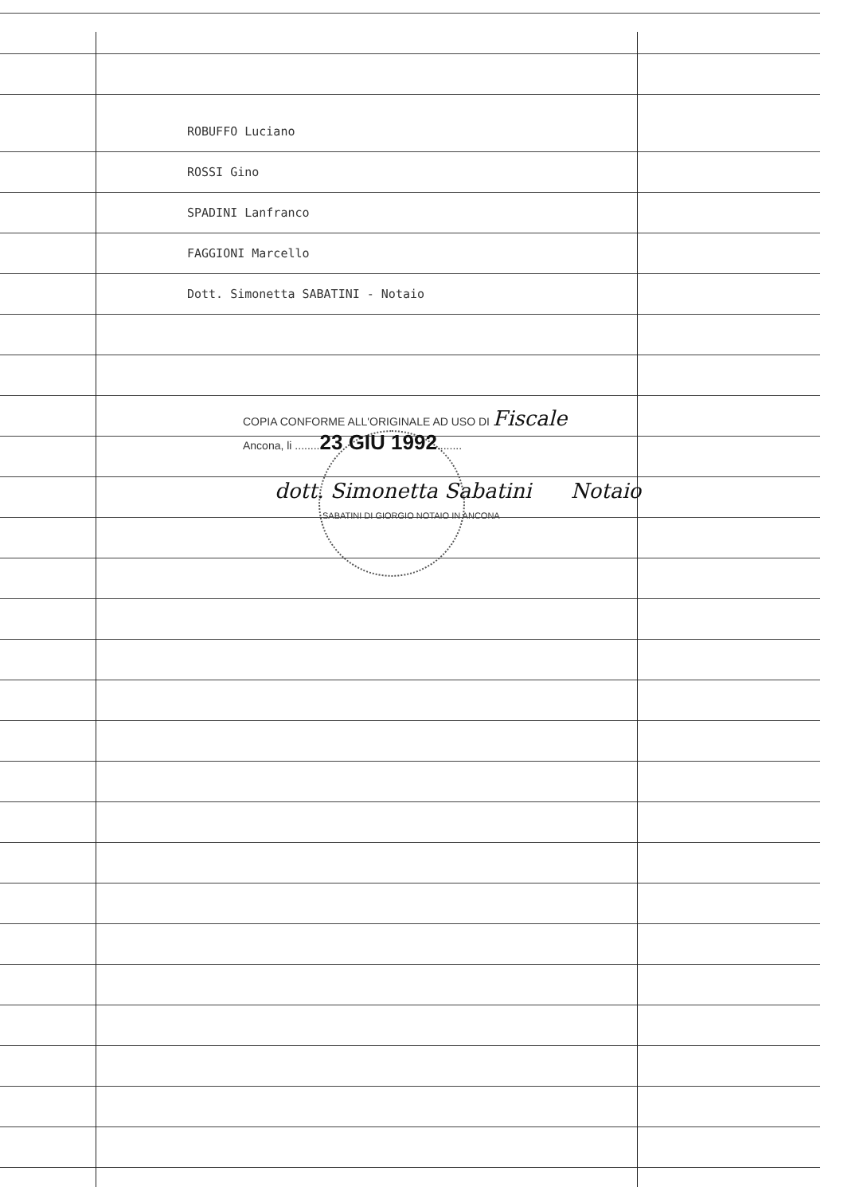ROBUFFO Luciano
ROSSI Gino
SPADINI Lanfranco
FAGGIONI Marcello
Dott. Simonetta SABATINI - Notaio
COPIA CONFORME ALL'ORIGINALE AD USO DI Fiscale
Ancona, li ........23 GIU 1992........
dott. Simonetta Sabatini Notaio
SABATINI DI GIORGIO NOTAIO IN ANCONA